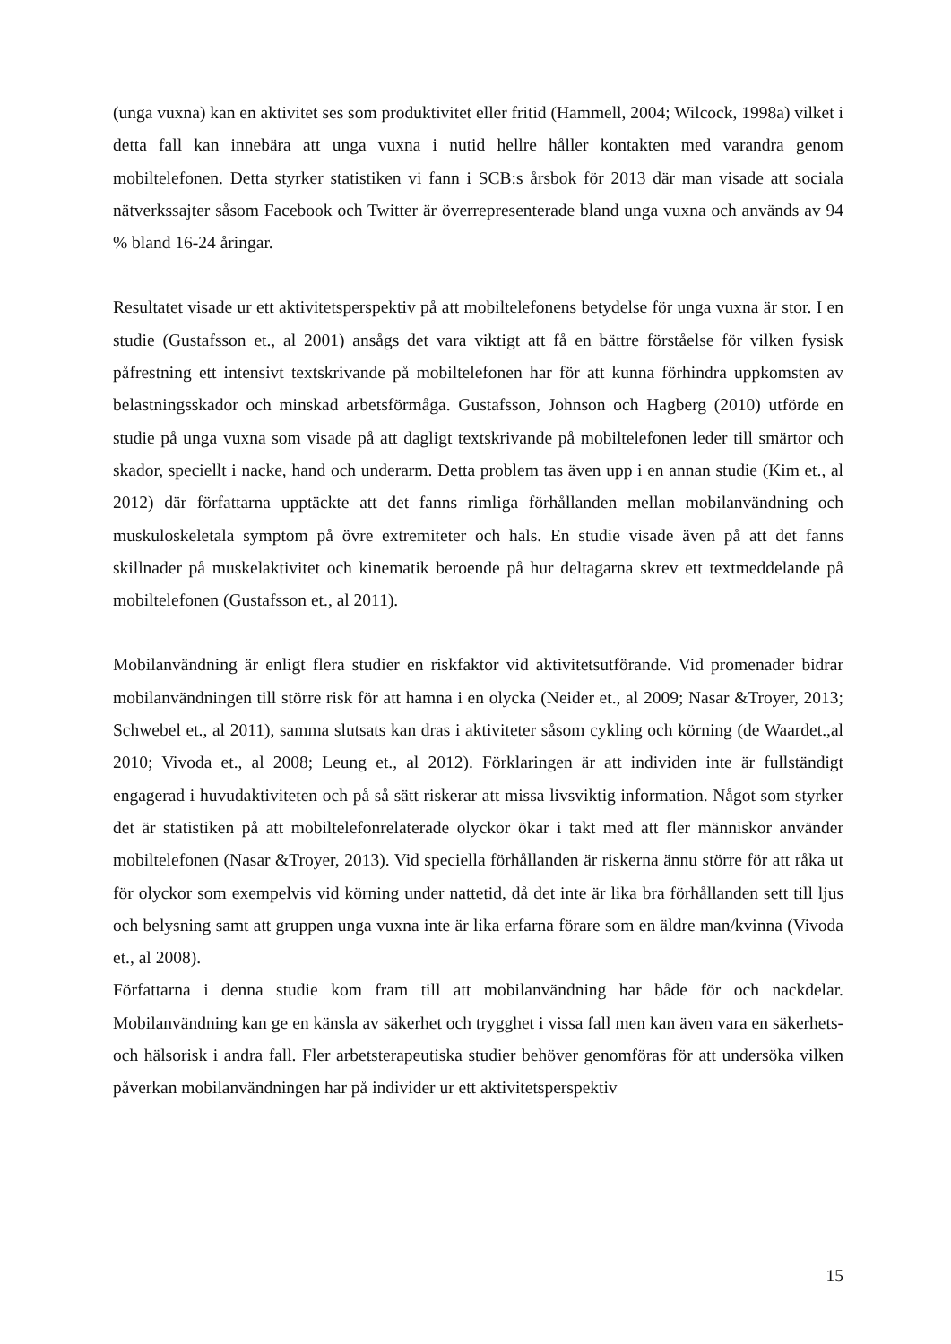(unga vuxna) kan en aktivitet ses som produktivitet eller fritid (Hammell, 2004; Wilcock, 1998a) vilket i detta fall kan innebära att unga vuxna i nutid hellre håller kontakten med varandra genom mobiltelefonen. Detta styrker statistiken vi fann i SCB:s årsbok för 2013 där man visade att sociala nätverkssajter såsom Facebook och Twitter är överrepresenterade bland unga vuxna och används av 94 % bland 16-24 åringar.
Resultatet visade ur ett aktivitetsperspektiv på att mobiltelefonens betydelse för unga vuxna är stor. I en studie (Gustafsson et., al 2001) ansågs det vara viktigt att få en bättre förståelse för vilken fysisk påfrestning ett intensivt textskrivande på mobiltelefonen har för att kunna förhindra uppkomsten av belastningsskador och minskad arbetsförmåga. Gustafsson, Johnson och Hagberg (2010) utförde en studie på unga vuxna som visade på att dagligt textskrivande på mobiltelefonen leder till smärtor och skador, speciellt i nacke, hand och underarm. Detta problem tas även upp i en annan studie (Kim et., al 2012) där författarna upptäckte att det fanns rimliga förhållanden mellan mobilanvändning och muskuloskeletala symptom på övre extremiteter och hals. En studie visade även på att det fanns skillnader på muskelaktivitet och kinematik beroende på hur deltagarna skrev ett textmeddelande på mobiltelefonen (Gustafsson et., al 2011).
Mobilanvändning är enligt flera studier en riskfaktor vid aktivitetsutförande. Vid promenader bidrar mobilanvändningen till större risk för att hamna i en olycka (Neider et., al 2009; Nasar &Troyer, 2013; Schwebel et., al 2011), samma slutsats kan dras i aktiviteter såsom cykling och körning (de Waardet.,al 2010; Vivoda et., al 2008; Leung et., al 2012). Förklaringen är att individen inte är fullständigt engagerad i huvudaktiviteten och på så sätt riskerar att missa livsviktig information. Något som styrker det är statistiken på att mobiltelefonrelaterade olyckor ökar i takt med att fler människor använder mobiltelefonen (Nasar &Troyer, 2013). Vid speciella förhållanden är riskerna ännu större för att råka ut för olyckor som exempelvis vid körning under nattetid, då det inte är lika bra förhållanden sett till ljus och belysning samt att gruppen unga vuxna inte är lika erfarna förare som en äldre man/kvinna (Vivoda et., al 2008).
Författarna i denna studie kom fram till att mobilanvändning har både för och nackdelar. Mobilanvändning kan ge en känsla av säkerhet och trygghet i vissa fall men kan även vara en säkerhets- och hälsorisk i andra fall. Fler arbetsterapeutiska studier behöver genomföras för att undersöka vilken påverkan mobilanvändningen har på individer ur ett aktivitetsperspektiv
15